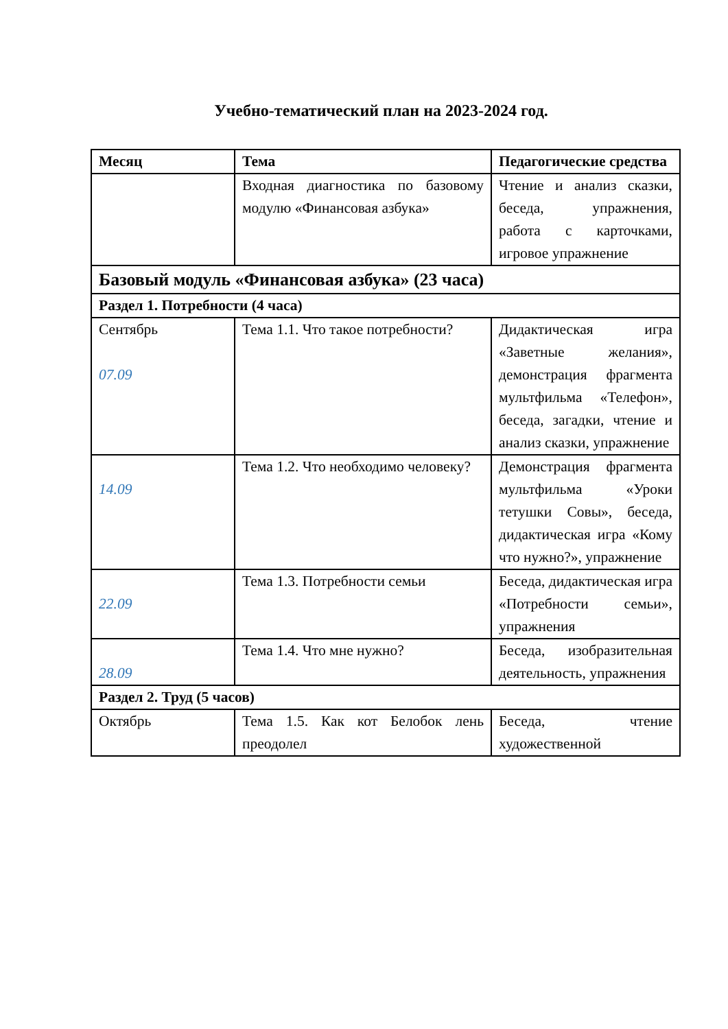Учебно-тематический план на 2023-2024 год.
| Месяц | Тема | Педагогические средства |
| --- | --- | --- |
| | Входная диагностика по базовому модулю «Финансовая азбука» | Чтение и анализ сказки, беседа, упражнения, работа с карточками, игровое упражнение |
| Базовый модуль «Финансовая азбука» (23 часа) | | |
| Раздел 1. Потребности (4 часа) | | |
| Сентябрь 07.09 | Тема 1.1. Что такое потребности? | Дидактическая игра «Заветные желания», демонстрация фрагмента мультфильма «Телефон», беседа, загадки, чтение и анализ сказки, упражнение |
| 14.09 | Тема 1.2. Что необходимо человеку? | Демонстрация фрагмента мультфильма «Уроки тетушки Совы», беседа, дидактическая игра «Кому что нужно?», упражнение |
| 22.09 | Тема 1.3. Потребности семьи | Беседа, дидактическая игра «Потребности семьи», упражнения |
| 28.09 | Тема 1.4. Что мне нужно? | Беседа, изобразительная деятельность, упражнения |
| Раздел 2. Труд (5 часов) | | |
| Октябрь | Тема 1.5. Как кот Белобок лень преодолел | Беседа, чтение художественной |